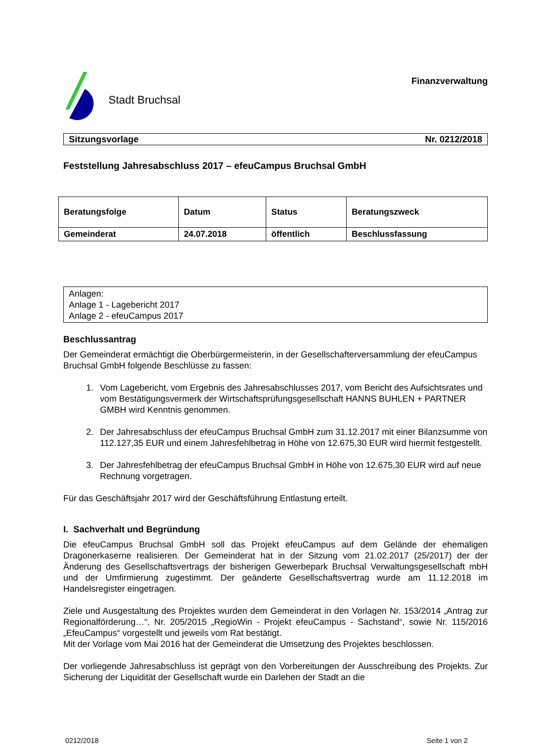Stadt Bruchsal
Finanzverwaltung
Sitzungsvorlage Nr. 0212/2018
Feststellung Jahresabschluss 2017 – efeuCampus Bruchsal GmbH
| Beratungsfolge | Datum | Status | Beratungszweck |
| --- | --- | --- | --- |
| Gemeinderat | 24.07.2018 | öffentlich | Beschlussfassung |
Anlagen:
Anlage 1 - Lagebericht 2017
Anlage 2 - efeuCampus 2017
Beschlussantrag
Der Gemeinderat ermächtigt die Oberbürgermeisterin, in der Gesellschafterversammlung der efeuCampus Bruchsal GmbH folgende Beschlüsse zu fassen:
1. Vom Lagebericht, vom Ergebnis des Jahresabschlusses 2017, vom Bericht des Aufsichtsrates und vom Bestätigungsvermerk der Wirtschaftsprüfungsgesellschaft HANNS BUHLEN + PARTNER GMBH wird Kenntnis genommen.
2. Der Jahresabschluss der efeuCampus Bruchsal GmbH zum 31.12.2017 mit einer Bilanzsumme von 112.127,35 EUR und einem Jahresfehlbetrag in Höhe von 12.675,30 EUR wird hiermit festgestellt.
3. Der Jahresfehlbetrag der efeuCampus Bruchsal GmbH in Höhe von 12.675,30 EUR wird auf neue Rechnung vorgetragen.
Für das Geschäftsjahr 2017 wird der Geschäftsführung Entlastung erteilt.
I. Sachverhalt und Begründung
Die efeuCampus Bruchsal GmbH soll das Projekt efeuCampus auf dem Gelände der ehemaligen Dragonerkaserne realisieren. Der Gemeinderat hat in der Sitzung vom 21.02.2017 (25/2017) der der Änderung des Gesellschaftsvertrags der bisherigen Gewerbepark Bruchsal Verwaltungsgesellschaft mbH und der Umfirmierung zugestimmt. Der geänderte Gesellschaftsvertrag wurde am 11.12.2018 im Handelsregister eingetragen.
Ziele und Ausgestaltung des Projektes wurden dem Gemeinderat in den Vorlagen Nr. 153/2014 „Antrag zur Regionalförderung…“, Nr. 205/2015 „RegioWin - Projekt efeuCampus - Sachstand“, sowie Nr. 115/2016 „EfeuCampus“ vorgestellt und jeweils vom Rat bestätigt.
Mit der Vorlage vom Mai 2016 hat der Gemeinderat die Umsetzung des Projektes beschlossen.
Der vorliegende Jahresabschluss ist geprägt von den Vorbereitungen der Ausschreibung des Projekts. Zur Sicherung der Liquidität der Gesellschaft wurde ein Darlehen der Stadt an die
0212/2018 Seite 1 von 2